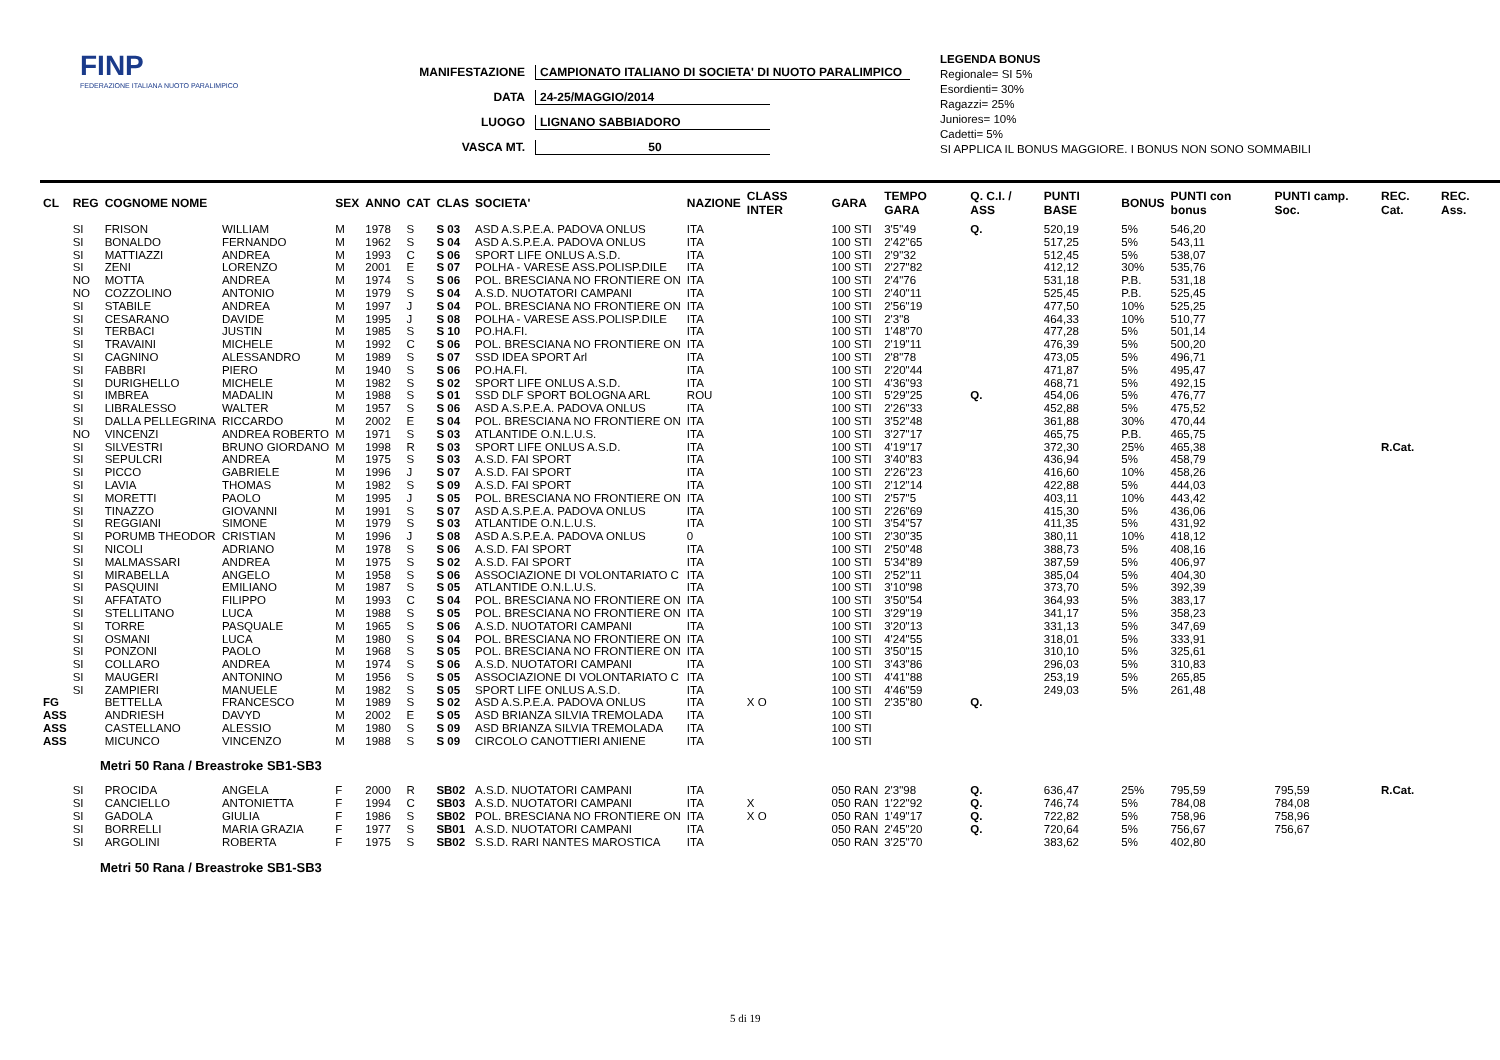FINP
FEDERAZIONE ITALIANA NUOTO PARALIMPICO
MANIFESTAZIONE CAMPIONATO ITALIANO DI SOCIETA' DI NUOTO PARALIMPICO
DATA 24-25/MAGGIO/2014
LUOGO LIGNANO SABBIADORO
VASCA MT. 50
LEGENDA BONUS
Regionale= SI 5%
Esordienti= 30%
Ragazzi= 25%
Juniores= 10%
Cadetti= 5%
SI APPLICA IL BONUS MAGGIORE. I BONUS NON SONO SOMMABILI
| CL | REG | COGNOME NOME | | SEX | ANNO | CAT | CLAS | SOCIETA' | NAZIONE | CLASS INTER | GARA | TEMPO GARA | Q. C.I. / ASS | PUNTI BASE | BONUS | PUNTI con bonus | PUNTI camp. Soc. | REC. Cat. | REC. Ass. |
| --- | --- | --- | --- | --- | --- | --- | --- | --- | --- | --- | --- | --- | --- | --- | --- | --- | --- | --- | --- |
| | SI | FRISON | WILLIAM | M | 1978 | S | S 03 | ASD A.S.P.E.A. PADOVA ONLUS | ITA | | 100 STI | 3'5"49 | Q. | 520,19 | 5% | 546,20 | | | |
| | SI | BONALDO | FERNANDO | M | 1962 | S | S 04 | ASD A.S.P.E.A. PADOVA ONLUS | ITA | | 100 STI | 2'42"65 | | 517,25 | 5% | 543,11 | | | |
| | SI | MATTIAZZI | ANDREA | M | 1993 | C | S 06 | SPORT LIFE ONLUS A.S.D. | ITA | | 100 STI | 2'9"32 | | 512,45 | 5% | 538,07 | | | |
| | SI | ZENI | LORENZO | M | 2001 | E | S 07 | POLHA - VARESE ASS.POLISP.DILE | ITA | | 100 STI | 2'27"82 | | 412,12 | 30% | 535,76 | | | |
| | NO | MOTTA | ANDREA | M | 1974 | S | S 06 | POL. BRESCIANA NO FRONTIERE ON | ITA | | 100 STI | 2'4"76 | | 531,18 | P.B. | 531,18 | | | |
| | NO | COZZOLINO | ANTONIO | M | 1979 | S | S 04 | A.S.D. NUOTATORI CAMPANI | ITA | | 100 STI | 2'40"11 | | 525,45 | P.B. | 525,45 | | | |
| | SI | STABILE | ANDREA | M | 1997 | J | S 04 | POL. BRESCIANA NO FRONTIERE ON | ITA | | 100 STI | 2'56"19 | | 477,50 | 10% | 525,25 | | | |
| | SI | CESARANO | DAVIDE | M | 1995 | J | S 08 | POLHA - VARESE ASS.POLISP.DILE | ITA | | 100 STI | 2'3"8 | | 464,33 | 10% | 510,77 | | | |
| | SI | TERBACI | JUSTIN | M | 1985 | S | S 10 | PO.HA.FI. | ITA | | 100 STI | 1'48"70 | | 477,28 | 5% | 501,14 | | | |
| | SI | TRAVAINI | MICHELE | M | 1992 | C | S 06 | POL. BRESCIANA NO FRONTIERE ON | ITA | | 100 STI | 2'19"11 | | 476,39 | 5% | 500,20 | | | |
| | SI | CAGNINO | ALESSANDRO | M | 1989 | S | S 07 | SSD IDEA SPORT Arl | ITA | | 100 STI | 2'8"78 | | 473,05 | 5% | 496,71 | | | |
| | SI | FABBRI | PIERO | M | 1940 | S | S 06 | PO.HA.FI. | ITA | | 100 STI | 2'20"44 | | 471,87 | 5% | 495,47 | | | |
| | SI | DURIGHELLO | MICHELE | M | 1982 | S | S 02 | SPORT LIFE ONLUS A.S.D. | ITA | | 100 STI | 4'36"93 | | 468,71 | 5% | 492,15 | | | |
| | SI | IMBREA | MADALIN | M | 1988 | S | S 01 | SSD DLF SPORT BOLOGNA ARL | ROU | | 100 STI | 5'29"25 | Q. | 454,06 | 5% | 476,77 | | | |
| | SI | LIBRALESSO | WALTER | M | 1957 | S | S 06 | ASD A.S.P.E.A. PADOVA ONLUS | ITA | | 100 STI | 2'26"33 | | 452,88 | 5% | 475,52 | | | |
| | SI | DALLA PELLEGRINA | RICCARDO | M | 2002 | E | S 04 | POL. BRESCIANA NO FRONTIERE ON | ITA | | 100 STI | 3'52"48 | | 361,88 | 30% | 470,44 | | | |
| | NO | VINCENZI | ANDREA ROBERTO | M | 1971 | S | S 03 | ATLANTIDE O.N.L.U.S. | ITA | | 100 STI | 3'27"17 | | 465,75 | P.B. | 465,75 | | | |
| | SI | SILVESTRI | BRUNO GIORDANO | M | 1998 | R | S 03 | SPORT LIFE ONLUS A.S.D. | ITA | | 100 STI | 4'19"17 | | 372,30 | 25% | 465,38 | | R.Cat. | |
| | SI | SEPULCRI | ANDREA | M | 1975 | S | S 03 | A.S.D. FAI SPORT | ITA | | 100 STI | 3'40"83 | | 436,94 | 5% | 458,79 | | | |
| | SI | PICCO | GABRIELE | M | 1996 | J | S 07 | A.S.D. FAI SPORT | ITA | | 100 STI | 2'26"23 | | 416,60 | 10% | 458,26 | | | |
| | SI | LAVIA | THOMAS | M | 1982 | S | S 09 | A.S.D. FAI SPORT | ITA | | 100 STI | 2'12"14 | | 422,88 | 5% | 444,03 | | | |
| | SI | MORETTI | PAOLO | M | 1995 | J | S 05 | POL. BRESCIANA NO FRONTIERE ON | ITA | | 100 STI | 2'57"5 | | 403,11 | 10% | 443,42 | | | |
| | SI | TINAZZO | GIOVANNI | M | 1991 | S | S 07 | ASD A.S.P.E.A. PADOVA ONLUS | ITA | | 100 STI | 2'26"69 | | 415,30 | 5% | 436,06 | | | |
| | SI | REGGIANI | SIMONE | M | 1979 | S | S 03 | ATLANTIDE O.N.L.U.S. | ITA | | 100 STI | 3'54"57 | | 411,35 | 5% | 431,92 | | | |
| | SI | PORUMB THEODOR | CRISTIAN | M | 1996 | J | S 08 | ASD A.S.P.E.A. PADOVA ONLUS | 0 | | 100 STI | 2'30"35 | | 380,11 | 10% | 418,12 | | | |
| | SI | NICOLI | ADRIANO | M | 1978 | S | S 06 | A.S.D. FAI SPORT | ITA | | 100 STI | 2'50"48 | | 388,73 | 5% | 408,16 | | | |
| | SI | MALMASSARI | ANDREA | M | 1975 | S | S 02 | A.S.D. FAI SPORT | ITA | | 100 STI | 5'34"89 | | 387,59 | 5% | 406,97 | | | |
| | SI | MIRABELLA | ANGELO | M | 1958 | S | S 06 | ASSOCIAZIONE DI VOLONTARIATO C | ITA | | 100 STI | 2'52"11 | | 385,04 | 5% | 404,30 | | | |
| | SI | PASQUINI | EMILIANO | M | 1987 | S | S 05 | ATLANTIDE O.N.L.U.S. | ITA | | 100 STI | 3'10"98 | | 373,70 | 5% | 392,39 | | | |
| | SI | AFFATATO | FILIPPO | M | 1993 | C | S 04 | POL. BRESCIANA NO FRONTIERE ON | ITA | | 100 STI | 3'50"54 | | 364,93 | 5% | 383,17 | | | |
| | SI | STELLITANO | LUCA | M | 1988 | S | S 05 | POL. BRESCIANA NO FRONTIERE ON | ITA | | 100 STI | 3'29"19 | | 341,17 | 5% | 358,23 | | | |
| | SI | TORRE | PASQUALE | M | 1965 | S | S 06 | A.S.D. NUOTATORI CAMPANI | ITA | | 100 STI | 3'20"13 | | 331,13 | 5% | 347,69 | | | |
| | SI | OSMANI | LUCA | M | 1980 | S | S 04 | POL. BRESCIANA NO FRONTIERE ON | ITA | | 100 STI | 4'24"55 | | 318,01 | 5% | 333,91 | | | |
| | SI | PONZONI | PAOLO | M | 1968 | S | S 05 | POL. BRESCIANA NO FRONTIERE ON | ITA | | 100 STI | 3'50"15 | | 310,10 | 5% | 325,61 | | | |
| | SI | COLLARO | ANDREA | M | 1974 | S | S 06 | A.S.D. NUOTATORI CAMPANI | ITA | | 100 STI | 3'43"86 | | 296,03 | 5% | 310,83 | | | |
| | SI | MAUGERI | ANTONINO | M | 1956 | S | S 05 | ASSOCIAZIONE DI VOLONTARIATO C | ITA | | 100 STI | 4'41"88 | | 253,19 | 5% | 265,85 | | | |
| | SI | ZAMPIERI | MANUELE | M | 1982 | S | S 05 | SPORT LIFE ONLUS A.S.D. | ITA | | 100 STI | 4'46"59 | | 249,03 | 5% | 261,48 | | | |
| FG | | BETTELLA | FRANCESCO | M | 1989 | S | S 02 | ASD A.S.P.E.A. PADOVA ONLUS | ITA | X O | 100 STI | 2'35"80 | Q. | | | | | | |
| ASS | | ANDRIESH | DAVYD | M | 2002 | E | S 05 | ASD BRIANZA SILVIA TREMOLADA | ITA | | 100 STI | | | | | | | | |
| ASS | | CASTELLANO | ALESSIO | M | 1980 | S | S 09 | ASD BRIANZA SILVIA TREMOLADA | ITA | | 100 STI | | | | | | | | |
| ASS | | MICUNCO | VINCENZO | M | 1988 | S | S 09 | CIRCOLO CANOTTIERI ANIENE | ITA | | 100 STI | | | | | | | | |
| Metri 50 Rana / Breastroke SB1-SB3 | | | | | | | | | | | | | | | | | | | |
| | SI | PROCIDA | ANGELA | F | 2000 | R | SB02 | A.S.D. NUOTATORI CAMPANI | ITA | | 050 RAN | 2'3"98 | Q. | 636,47 | 25% | 795,59 | 795,59 | R.Cat. | |
| | SI | CANCIELLO | ANTONIETTA | F | 1994 | C | SB03 | A.S.D. NUOTATORI CAMPANI | ITA | X | 050 RAN | 1'22"92 | Q. | 746,74 | 5% | 784,08 | 784,08 | | |
| | SI | GADOLA | GIULIA | F | 1986 | S | SB02 | POL. BRESCIANA NO FRONTIERE ON | ITA | X O | 050 RAN | 1'49"17 | Q. | 722,82 | 5% | 758,96 | 758,96 | | |
| | SI | BORRELLI | MARIA GRAZIA | F | 1977 | S | SB01 | A.S.D. NUOTATORI CAMPANI | ITA | | 050 RAN | 2'45"20 | Q. | 720,64 | 5% | 756,67 | 756,67 | | |
| | SI | ARGOLINI | ROBERTA | F | 1975 | S | SB02 | S.S.D. RARI NANTES MAROSTICA | ITA | | 050 RAN | 3'25"70 | | 383,62 | 5% | 402,80 | | | |
Metri 50 Rana / Breastroke SB1-SB3
5 di 19